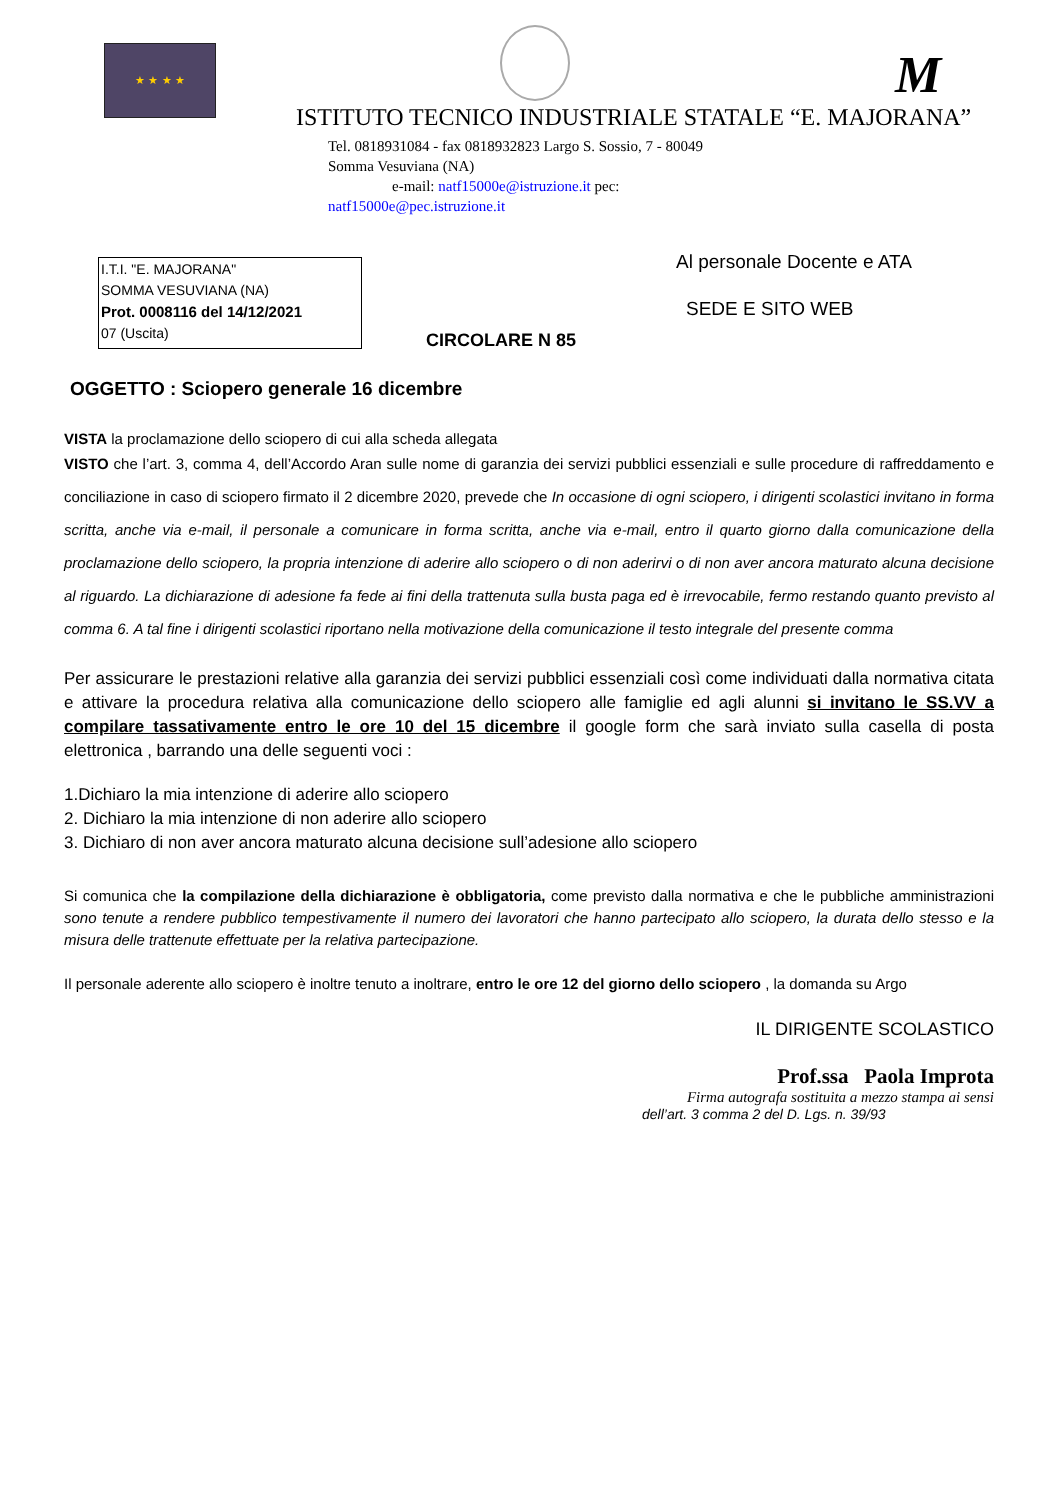★ ★ ★ ★ M
ISTITUTO TECNICO INDUSTRIALE STATALE “E. MAJORANA”
Tel. 0818931084 - fax 0818932823 Largo S. Sossio, 7 - 80049
Somma Vesuviana (NA)
e-mail: natf15000e@istruzione.it pec:
natf15000e@pec.istruzione.it
Al personale Docente e ATA
SEDE E SITO WEB
I.T.I. "E. MAJORANA"
SOMMA VESUVIANA (NA)
Prot. 0008116 del 14/12/2021
07 (Uscita)
CIRCOLARE N 85
OGGETTO : Sciopero generale 16 dicembre
VISTA la proclamazione dello sciopero di cui alla scheda allegata
VISTO che l’art. 3, comma 4, dell’Accordo Aran sulle nome di garanzia dei servizi pubblici essenziali e sulle procedure di raffreddamento e conciliazione in caso di sciopero firmato il 2 dicembre 2020, prevede che In occasione di ogni sciopero, i dirigenti scolastici invitano in forma scritta, anche via e-mail, il personale a comunicare in forma scritta, anche via e-mail, entro il quarto giorno dalla comunicazione della proclamazione dello sciopero, la propria intenzione di aderire allo sciopero o di non aderirvi o di non aver ancora maturato alcuna decisione al riguardo. La dichiarazione di adesione fa fede ai fini della trattenuta sulla busta paga ed è irrevocabile, fermo restando quanto previsto al comma 6. A tal fine i dirigenti scolastici riportano nella motivazione della comunicazione il testo integrale del presente comma
Per assicurare le prestazioni relative alla garanzia dei servizi pubblici essenziali così come individuati dalla normativa citata e attivare la procedura relativa alla comunicazione dello sciopero alle famiglie ed agli alunni si invitano le SS.VV a compilare tassativamente entro le ore 10 del 15 dicembre il google form che sarà inviato sulla casella di posta elettronica , barrando una delle seguenti voci :
1.Dichiaro la mia intenzione di aderire allo sciopero
2. Dichiaro la mia intenzione di non aderire allo sciopero
3. Dichiaro di non aver ancora maturato alcuna decisione sull’adesione allo sciopero
Si comunica che la compilazione della dichiarazione è obbligatoria, come previsto dalla normativa e che le pubbliche amministrazioni sono tenute a rendere pubblico tempestivamente il numero dei lavoratori che hanno partecipato allo sciopero, la durata dello stesso e la misura delle trattenute effettuate per la relativa partecipazione.
Il personale aderente allo sciopero è inoltre tenuto a inoltrare, entro le ore 12 del giorno dello sciopero , la domanda su Argo
IL DIRIGENTE SCOLASTICO
Prof.ssa Paola Improta
Firma autografa sostituita a mezzo stampa ai sensi
dell’art. 3 comma 2 del D. Lgs. n. 39/93